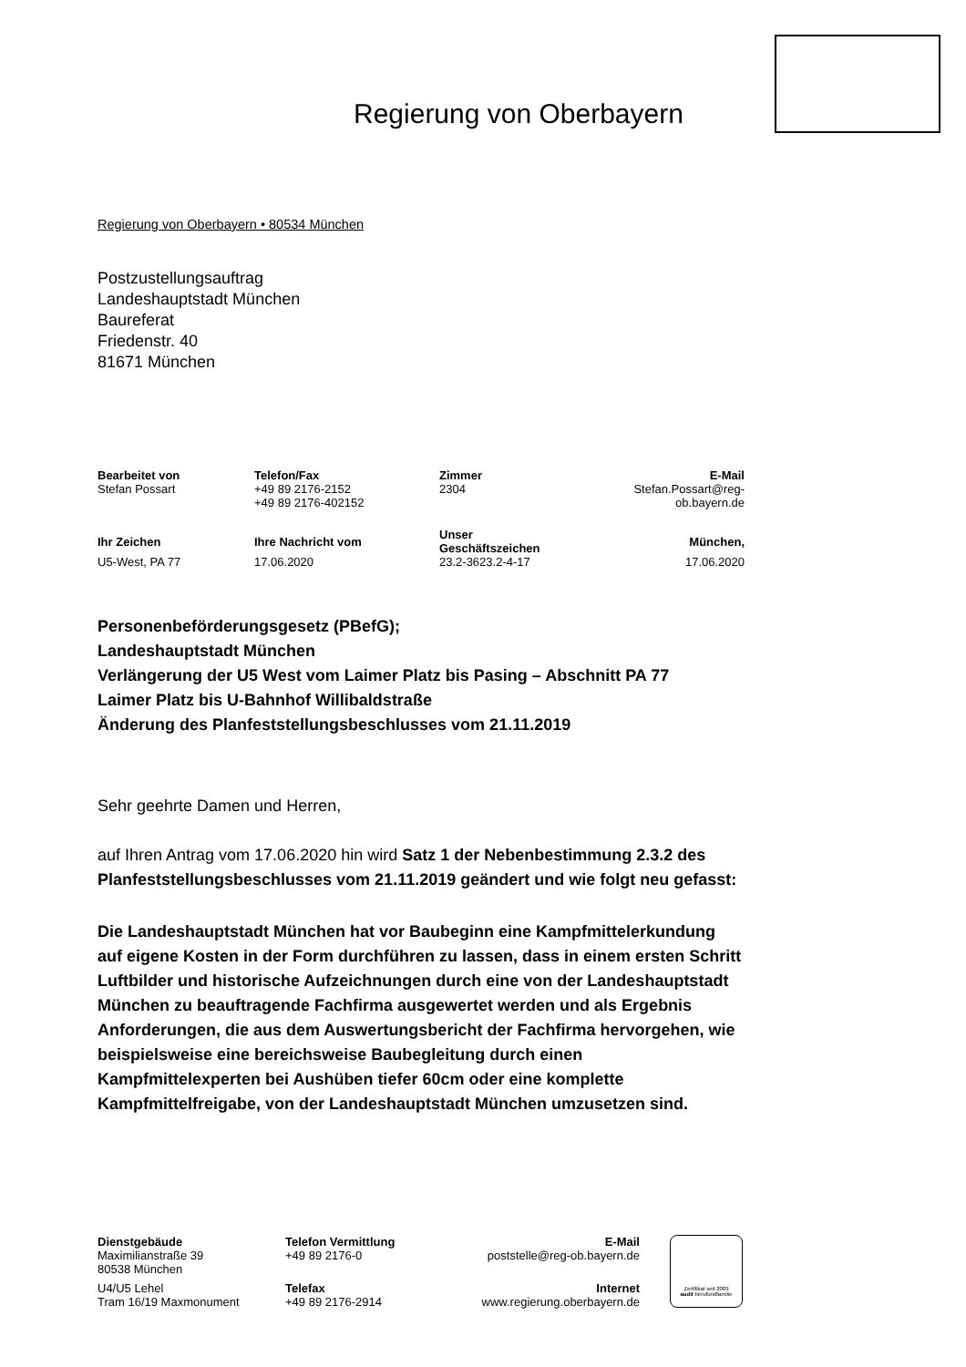Regierung von Oberbayern
Regierung von Oberbayern • 80534 München
Postzustellungsauftrag
Landeshauptstadt München
Baureferat
Friedenstr. 40
81671 München
| Bearbeitet von | Telefon/Fax | Zimmer | E-Mail |
| --- | --- | --- | --- |
| Stefan Possart | +49 89 2176-2152 +49 89 2176-402152 | 2304 | Stefan.Possart@reg-ob.bayern.de |
| Ihr Zeichen | Ihre Nachricht vom | Unser Geschäftszeichen | München, |
| U5-West, PA 77 | 17.06.2020 | 23.2-3623.2-4-17 | 17.06.2020 |
Personenbeförderungsgesetz (PBefG);
Landeshauptstadt München
Verlängerung der U5 West vom Laimer Platz bis Pasing – Abschnitt PA 77
Laimer Platz bis U-Bahnhof Willibaldstraße
Änderung des Planfeststellungsbeschlusses vom 21.11.2019
Sehr geehrte Damen und Herren,
auf Ihren Antrag vom 17.06.2020 hin wird Satz 1 der Nebenbestimmung 2.3.2 des Planfeststellungsbeschlusses vom 21.11.2019 geändert und wie folgt neu gefasst:
Die Landeshauptstadt München hat vor Baubeginn eine Kampfmittelerkundung auf eigene Kosten in der Form durchführen zu lassen, dass in einem ersten Schritt Luftbilder und historische Aufzeichnungen durch eine von der Landeshauptstadt München zu beauftragende Fachfirma ausgewertet werden und als Ergebnis Anforderungen, die aus dem Auswertungsbericht der Fachfirma hervorgehen, wie beispielsweise eine bereichsweise Baubegleitung durch einen Kampfmittelexperten bei Aushüben tiefer 60cm oder eine komplette Kampfmittelfreigabe, von der Landeshauptstadt München umzusetzen sind.
| Dienstgebäude | Telefon Vermittlung | E-Mail |
| --- | --- | --- |
| Maximilianstraße 39 80538 München | +49 89 2176-0 | poststelle@reg-ob.bayern.de |
| U4/U5 Lehel Tram 16/19 Maxmonument | Telefax +49 89 2176-2914 | Internet www.regierung.oberbayern.de |
Zertifikat seit 2009
audit berufundfamilie